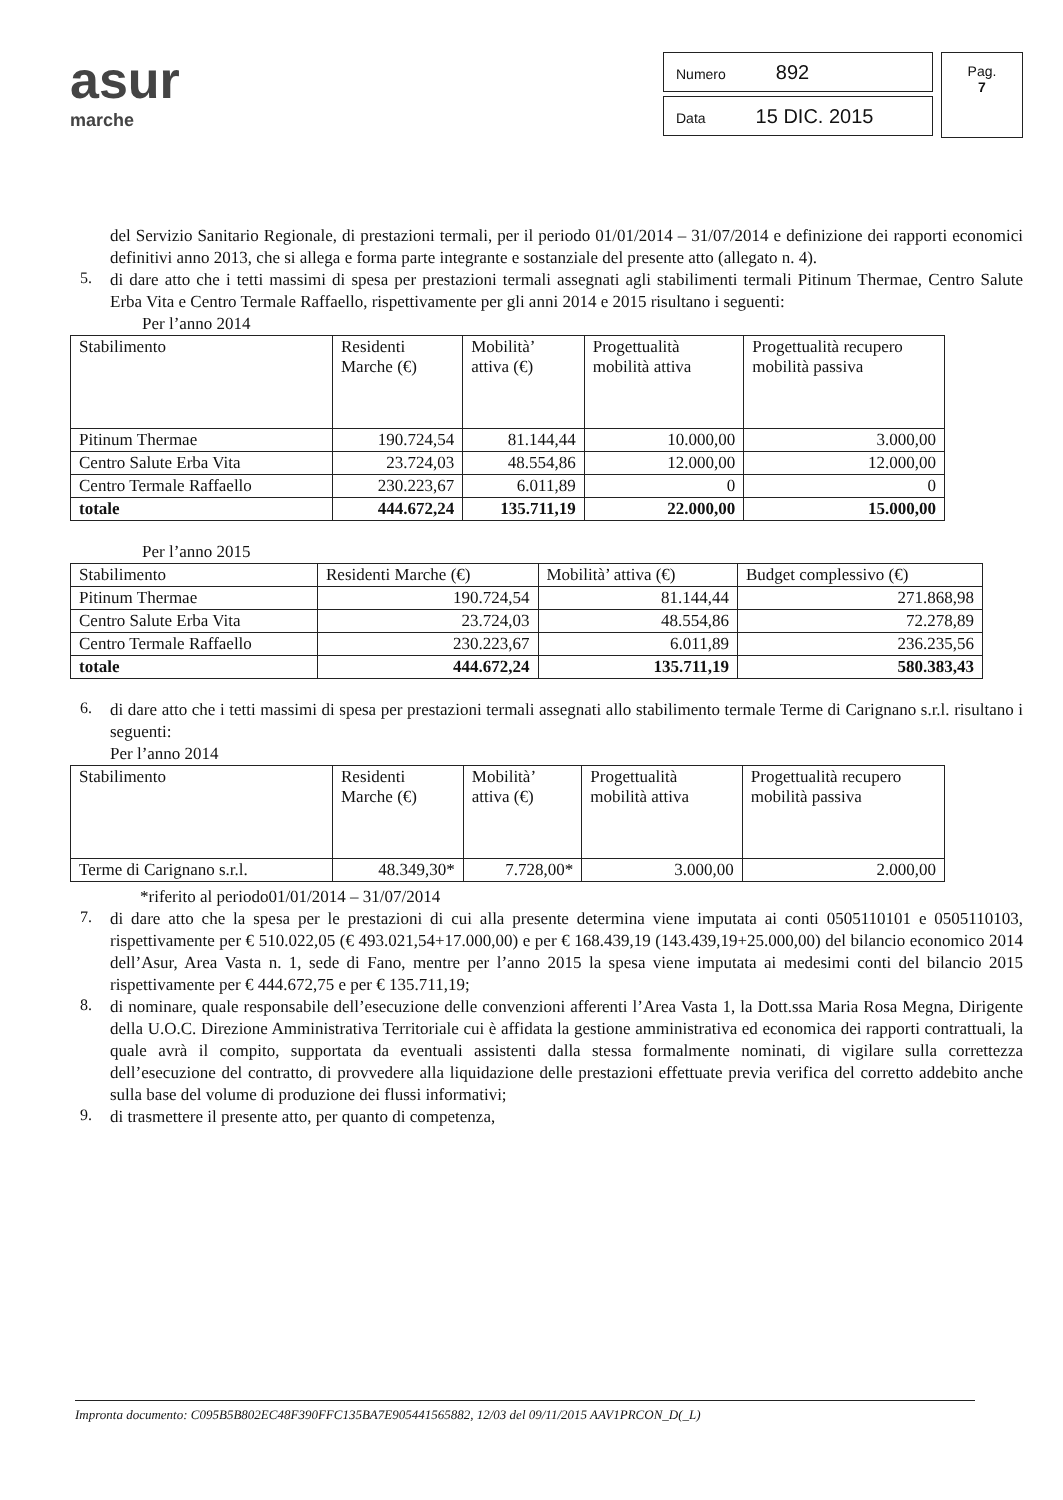asur
marche
Numero 892
Data 15 DIC. 2015
Pag.
7
del Servizio Sanitario Regionale, di prestazioni termali, per il periodo 01/01/2014 – 31/07/2014 e definizione dei rapporti economici definitivi anno 2013, che si allega e forma parte integrante e sostanziale del presente atto (allegato n. 4).
5.
di dare atto che i tetti massimi di spesa per prestazioni termali assegnati agli stabilimenti termali Pitinum Thermae, Centro Salute Erba Vita e Centro Termale Raffaello, rispettivamente per gli anni 2014 e 2015 risultano i seguenti:
Per l’anno 2014
| Stabilimento | Residenti Marche (€) | Mobilità’ attiva (€) | Progettualità mobilità attiva | Progettualità recupero mobilità passiva |
| Pitinum Thermae | 190.724,54 | 81.144,44 | 10.000,00 | 3.000,00 |
| Centro Salute Erba Vita | 23.724,03 | 48.554,86 | 12.000,00 | 12.000,00 |
| Centro Termale Raffaello | 230.223,67 | 6.011,89 | 0 | 0 |
| totale | 444.672,24 | 135.711,19 | 22.000,00 | 15.000,00 |
Per l’anno 2015
| Stabilimento | Residenti Marche (€) | Mobilità’ attiva (€) | Budget complessivo (€) |
| Pitinum Thermae | 190.724,54 | 81.144,44 | 271.868,98 |
| Centro Salute Erba Vita | 23.724,03 | 48.554,86 | 72.278,89 |
| Centro Termale Raffaello | 230.223,67 | 6.011,89 | 236.235,56 |
| totale | 444.672,24 | 135.711,19 | 580.383,43 |
6.
di dare atto che i tetti massimi di spesa per prestazioni termali assegnati allo stabilimento termale Terme di Carignano s.r.l. risultano i seguenti:
Per l’anno 2014
| Stabilimento | Residenti Marche (€) | Mobilità’ attiva (€) | Progettualità mobilità attiva | Progettualità recupero mobilità passiva |
| Terme di Carignano s.r.l. | 48.349,30* | 7.728,00* | 3.000,00 | 2.000,00 |
*riferito al periodo01/01/2014 – 31/07/2014
7.
di dare atto che la spesa per le prestazioni di cui alla presente determina viene imputata ai conti 0505110101 e 0505110103, rispettivamente per € 510.022,05 (€ 493.021,54+17.000,00) e per € 168.439,19 (143.439,19+25.000,00) del bilancio economico 2014 dell’Asur, Area Vasta n. 1, sede di Fano, mentre per l’anno 2015 la spesa viene imputata ai medesimi conti del bilancio 2015 rispettivamente per € 444.672,75 e per € 135.711,19;
8.
di nominare, quale responsabile dell’esecuzione delle convenzioni afferenti l’Area Vasta 1, la Dott.ssa Maria Rosa Megna, Dirigente della U.O.C. Direzione Amministrativa Territoriale cui è affidata la gestione amministrativa ed economica dei rapporti contrattuali, la quale avrà il compito, supportata da eventuali assistenti dalla stessa formalmente nominati, di vigilare sulla correttezza dell’esecuzione del contratto, di provvedere alla liquidazione delle prestazioni effettuate previa verifica del corretto addebito anche sulla base del volume di produzione dei flussi informativi;
9.
di trasmettere il presente atto, per quanto di competenza,
Impronta documento: C095B5B802EC48F390FFC135BA7E905441565882, 12/03 del 09/11/2015 AAV1PRCON_D(_L)